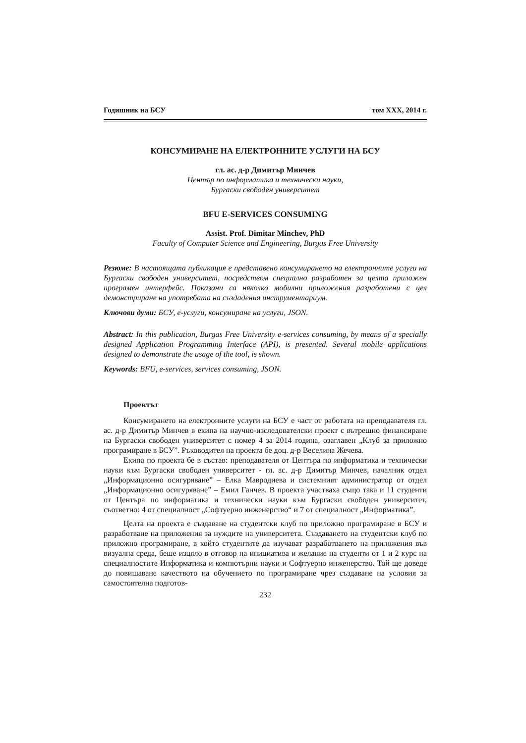Годишник на БСУ том XXX, 2014 г.
КОНСУМИРАНЕ НА ЕЛЕКТРОННИТЕ УСЛУГИ НА БСУ
гл. ас. д-р Димитър Минчев
Център по информатика и технически науки,
Бургаски свободен университет
BFU E-SERVICES CONSUMING
Assist. Prof. Dimitar Minchev, PhD
Faculty of Computer Science and Engineering, Burgas Free University
Резюме: В настоящата публикация е представено консумирането на електронните услуги на Бургаски свободен университет, посредством специално разработен за целта приложен програмен интерфейс. Показани са няколко мобилни приложения разработени с цел демонстриране на употребата на създадения инструментариум.
Ключови думи: БСУ, е-услуги, консумиране на услуги, JSON.
Abstract: In this publication, Burgas Free University e-services consuming, by means of a specially designed Application Programming Interface (API), is presented. Several mobile applications designed to demonstrate the usage of the tool, is shown.
Keywords: BFU, e-services, services consuming, JSON.
Проектът
Консумирането на електронните услуги на БСУ е част от работата на преподавателя гл. ас. д-р Димитър Минчев в екипа на научно-изследователски проект с вътрешно финансиране на Бургаски свободен университет с номер 4 за 2014 година, озаглавен „Клуб за приложно програмиране в БСУ”. Ръководител на проекта бе доц. д-р Веселина Жечева.
Екипа по проекта бе в състав: преподавателя от Центъра по информатика и технически науки към Бургаски свободен университет - гл. ас. д-р Димитър Минчев, началник отдел „Информационно осигуряване” – Елка Мавродиева и системният администратор от отдел „Информационно осигуряване” – Емил Ганчев. В проекта участваха също така и 11 студенти от Центъра по информатика и технически науки към Бургаски свободен университет, съответно: 4 от специалност „Софтуерно инженерство“ и 7 от специалност „Информатика”.
Целта на проекта е създаване на студентски клуб по приложно програмиране в БСУ и разработване на приложения за нуждите на университета. Създаването на студентски клуб по приложно програмиране, в който студентите да изучават разработването на приложения във визуална среда, беше изцяло в отговор на инициатива и желание на студенти от 1 и 2 курс на специалностите Информатика и компютърни науки и Софтуерно инженерство. Той ще доведе до повишаване качеството на обучението по програмиране чрез създаване на условия за самостоятелна подготов-
232